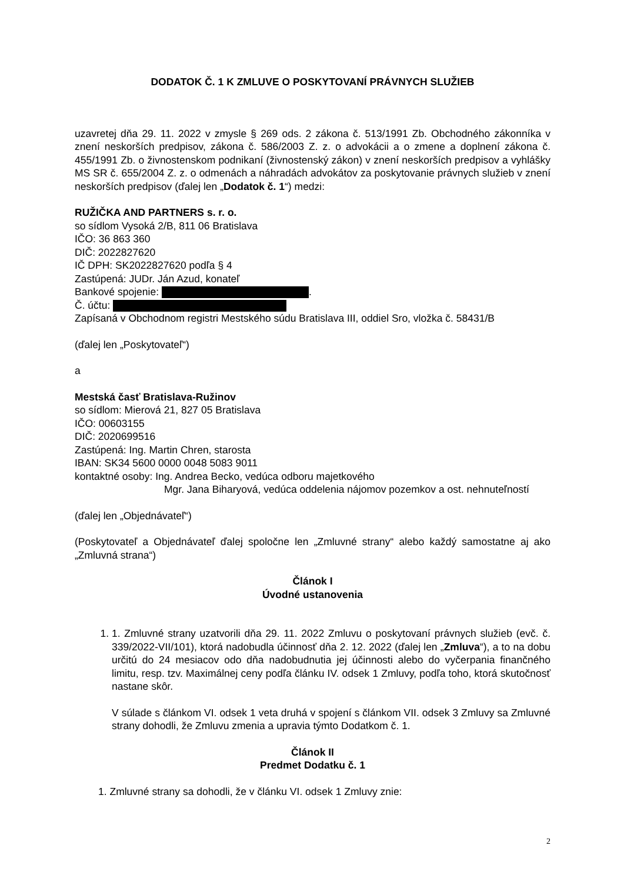DODATOK Č. 1 K ZMLUVE O POSKYTOVANÍ PRÁVNYCH SLUŽIEB
uzavretej dňa 29. 11. 2022 v zmysle § 269 ods. 2 zákona č. 513/1991 Zb. Obchodného zákonníka v znení neskorších predpisov, zákona č. 586/2003 Z. z. o advokácii a o zmene a doplnení zákona č. 455/1991 Zb. o živnostenskom podnikaní (živnostenský zákon) v znení neskorších predpisov a vyhlášky MS SR č. 655/2004 Z. z. o odmenách a náhradách advokátov za poskytovanie právnych služieb v znení neskorších predpisov (ďalej len „Dodatok č. 1“) medzi:
RUŽIČKA AND PARTNERS s. r. o.
so sídlom Vysoká 2/B, 811 06 Bratislava
IČO: 36 863 360
DIČ: 2022827620
IČ DPH: SK2022827620 podľa § 4
Zastúpená: JUDr. Ján Azud, konateľ
Bankové spojenie: .
Č. účtu:
Zapísaná v Obchodnom registri Mestského súdu Bratislava III, oddiel Sro, vložka č. 58431/B
(ďalej len „Poskytovateľ“)
a
Mestská časť Bratislava-Ružinov
so sídlom: Mierová 21, 827 05 Bratislava
IČO: 00603155
DIČ: 2020699516
Zastúpená: Ing. Martin Chren, starosta
IBAN: SK34 5600 0000 0048 5083 9011
kontaktné osoby: Ing. Andrea Becko, vedúca odboru majetkového
Mgr. Jana Biharyová, vedúca oddelenia nájomov pozemkov a ost. nehnuteľností
(ďalej len „Objednávateľ“)
(Poskytovateľ a Objednávateľ ďalej spoločne len „Zmluvné strany“ alebo každý samostatne aj ako „Zmluvná strana“)
Článok I
Úvodné ustanovenia
1. 1. Zmluvné strany uzatvorili dňa 29. 11. 2022 Zmluvu o poskytovaní právnych služieb (evč. č. 339/2022-VII/101), ktorá nadobudla účinnosť dňa 2. 12. 2022 (ďalej len „Zmluva“), a to na dobu určitú do 24 mesiacov odo dňa nadobudnutia jej účinnosti alebo do vyčerpania finančného limitu, resp. tzv. Maximálnej ceny podľa článku IV. odsek 1 Zmluvy, podľa toho, ktorá skutočnosť nastane skôr.
V súlade s článkom VI. odsek 1 veta druhá v spojení s článkom VII. odsek 3 Zmluvy sa Zmluvné strany dohodli, že Zmluvu zmenia a upravia týmto Dodatkom č. 1.
Článok II
Predmet Dodatku č. 1
1. Zmluvné strany sa dohodli, že v článku VI. odsek 1 Zmluvy znie:
2